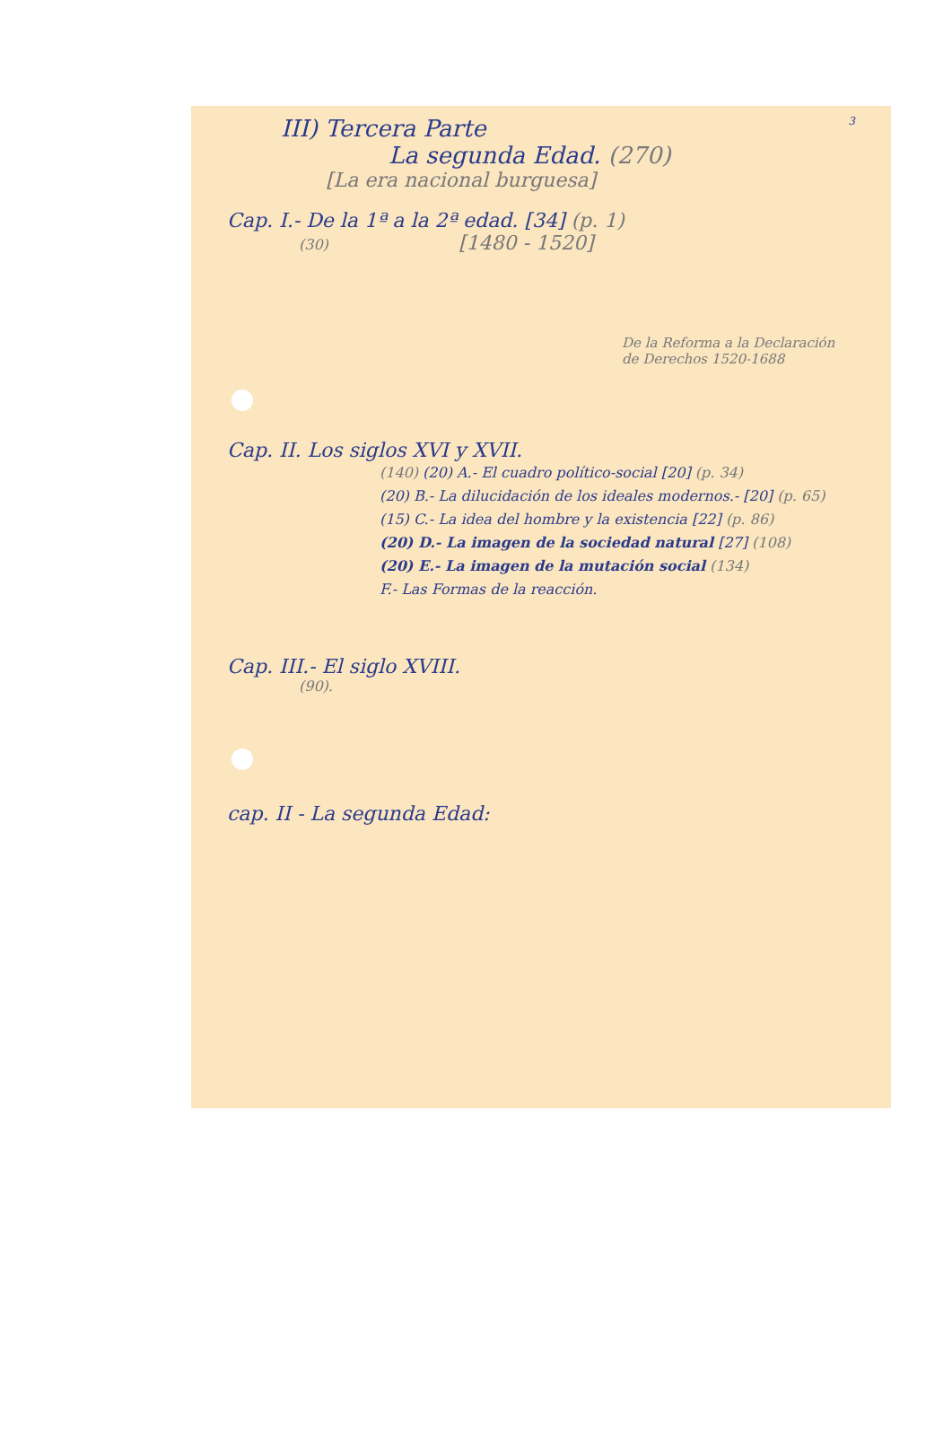III) Tercera Parte 3
La segunda Edad. (270)
[La era nacional burguesa]
Cap. I.- De la 1ª a la 2ª edad. [34] (p. 1)
(30) [1480 - 1520]
De la Reforma a la Declaración de Derechos 1520-1688
Cap. II. Los siglos XVI y XVII.
(140) (20) A.- El cuadro político-social [20] (p. 34)
(20) B.- La dilucidación de los ideales modernos.- [20] (p. 65)
(15) C.- La idea del hombre y la existencia [22] (p. 86)
(20) D.- La imagen de la sociedad natural [27] (108)
(20) E.- La imagen de la mutación social (134)
F.- Las Formas de la reacción.
Cap. III.- El siglo XVIII.
(90).
cap. II - La segunda Edad: